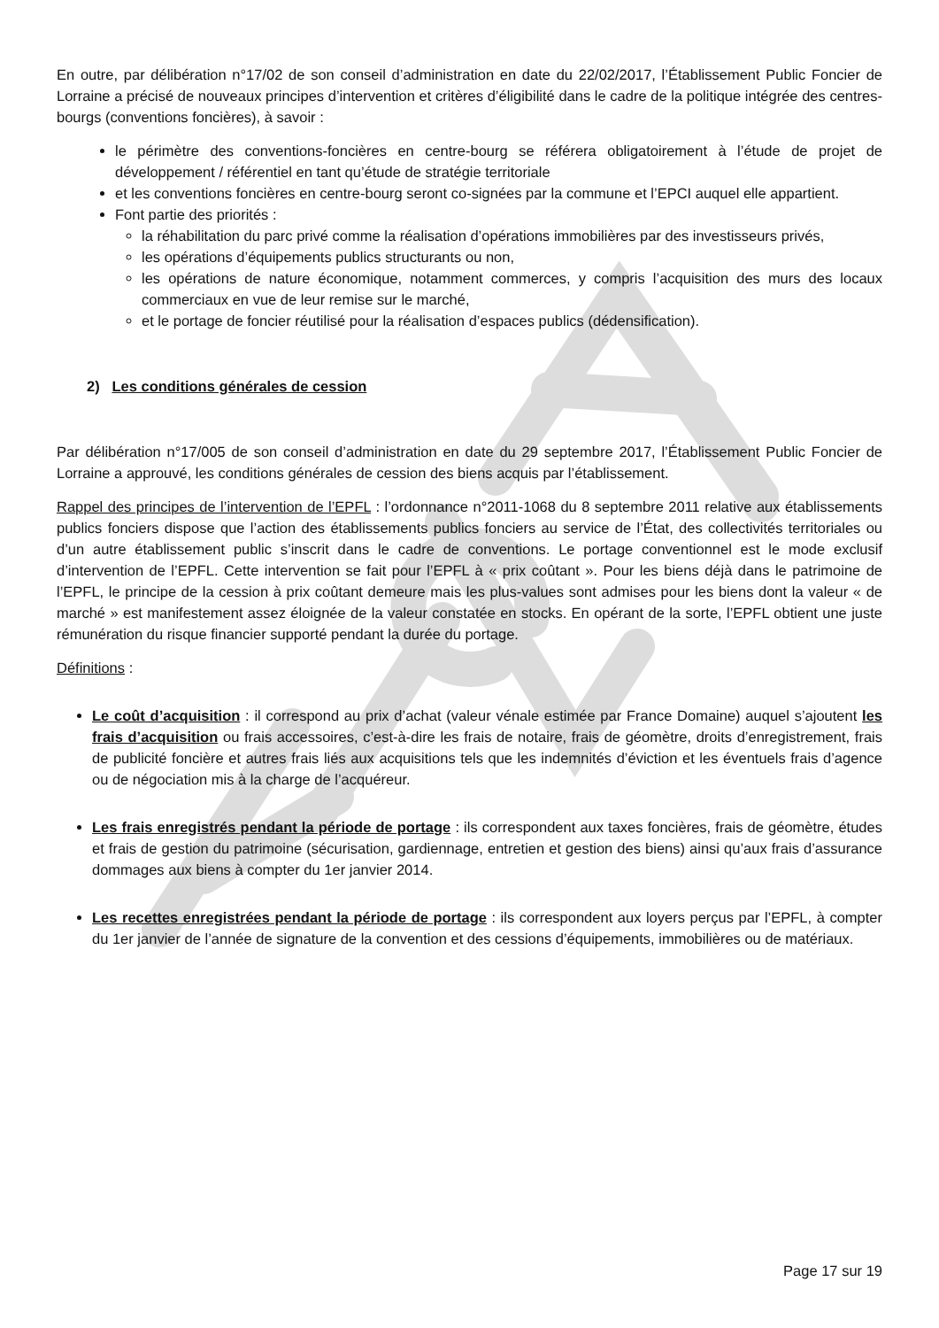En outre, par délibération n°17/02 de son conseil d’administration en date du 22/02/2017, l’Établissement Public Foncier de Lorraine a précisé de nouveaux principes d’intervention et critères d’éligibilité dans le cadre de la politique intégrée des centres-bourgs (conventions foncières), à savoir :
le périmètre des conventions-foncières en centre-bourg se référera obligatoirement à l’étude de projet de développement / référentiel en tant qu’étude de stratégie territoriale
et les conventions foncières en centre-bourg seront co-signées par la commune et l’EPCI auquel elle appartient.
Font partie des priorités :
la réhabilitation du parc privé comme la réalisation d’opérations immobilières par des investisseurs privés,
les opérations d’équipements publics structurants ou non,
les opérations de nature économique, notamment commerces, y compris l’acquisition des murs des locaux commerciaux en vue de leur remise sur le marché,
et le portage de foncier réutilisé pour la réalisation d’espaces publics (dédensification).
2) Les conditions générales de cession
Par délibération n°17/005 de son conseil d’administration en date du 29 septembre 2017, l’Établissement Public Foncier de Lorraine a approuvé, les conditions générales de cession des biens acquis par l’établissement.
Rappel des principes de l’intervention de l’EPFL : l’ordonnance n°2011-1068 du 8 septembre 2011 relative aux établissements publics fonciers dispose que l’action des établissements publics fonciers au service de l’État, des collectivités territoriales ou d’un autre établissement public s’inscrit dans le cadre de conventions. Le portage conventionnel est le mode exclusif d’intervention de l’EPFL. Cette intervention se fait pour l’EPFL à « prix coûtant ». Pour les biens déjà dans le patrimoine de l’EPFL, le principe de la cession à prix coûtant demeure mais les plus-values sont admises pour les biens dont la valeur « de marché » est manifestement assez éloignée de la valeur constatée en stocks. En opérant de la sorte, l’EPFL obtient une juste rémunération du risque financier supporté pendant la durée du portage.
Définitions :
Le coût d’acquisition : il correspond au prix d’achat (valeur vénale estimée par France Domaine) auquel s’ajoutent les frais d’acquisition ou frais accessoires, c’est-à-dire les frais de notaire, frais de géomètre, droits d’enregistrement, frais de publicité foncière et autres frais liés aux acquisitions tels que les indemnités d’éviction et les éventuels frais d’agence ou de négociation mis à la charge de l’acquéreur.
Les frais enregistrés pendant la période de portage : ils correspondent aux taxes foncières, frais de géomètre, études et frais de gestion du patrimoine (sécurisation, gardiennage, entretien et gestion des biens) ainsi qu’aux frais d’assurance dommages aux biens à compter du 1er janvier 2014.
Les recettes enregistrées pendant la période de portage : ils correspondent aux loyers perçus par l’EPFL, à compter du 1er janvier de l’année de signature de la convention et des cessions d’équipements, immobilières ou de matériaux.
Page 17 sur 19